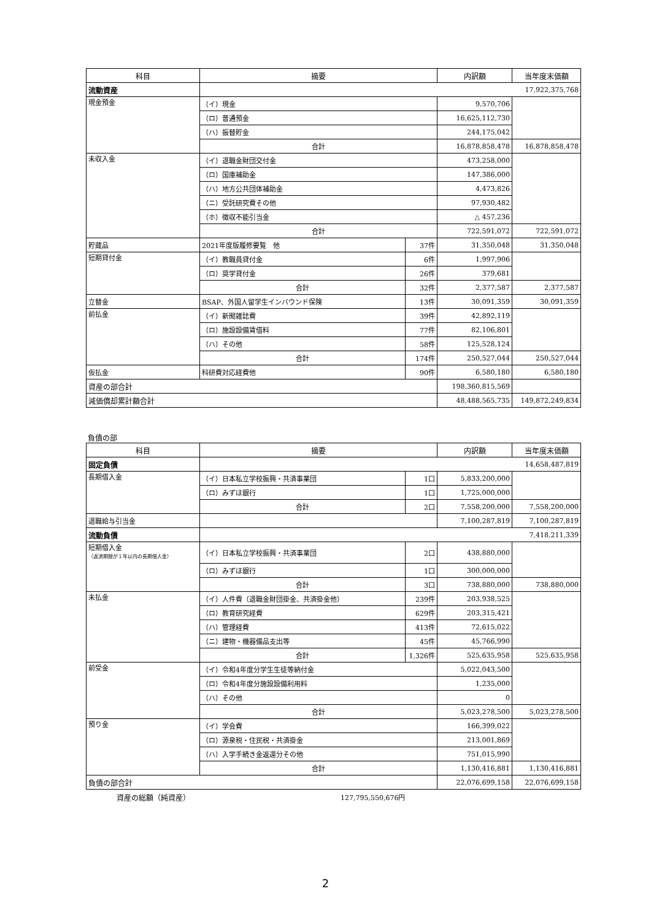| 科目 | 摘要 | | 内訳額 | 当年度末価額 |
| --- | --- | --- | --- | --- |
| 流動資産 | 17,922,375,768 | | | |
| 現金預金 | （イ）現金 | | 9,570,706 | |
| | （ロ）普通預金 | | 16,625,112,730 | |
| | （ハ）振替貯金 | | 244,175,042 | |
| | 合計 | | 16,878,858,478 | 16,878,858,478 |
| 未収入金 | （イ）退職金財団交付金 | | 473,258,000 | |
| | （ロ）国庫補助金 | | 147,386,000 | |
| | （ハ）地方公共団体補助金 | | 4,473,826 | |
| | （ニ）受託研究費その他 | | 97,930,482 | |
| | （ホ）徴収不能引当金 | | △ 457,236 | |
| | 合計 | | 722,591,072 | 722,591,072 |
| 貯蔵品 | 2021年度版履修要覧 他 | 37件 | 31,350,048 | 31,350,048 |
| 短期貸付金 | （イ）教職員貸付金 | 6件 | 1,997,906 | |
| | （ロ）奨学貸付金 | 26件 | 379,681 | |
| | 合計 | 32件 | 2,377,587 | 2,377,587 |
| 立替金 | BSAP、外国人留学生インバウンド保険 | 13件 | 30,091,359 | 30,091,359 |
| 前払金 | （イ）新聞雑誌費 | 39件 | 42,892,119 | |
| | （ロ）施設設備賃借料 | 77件 | 82,106,801 | |
| | （ハ）その他 | 58件 | 125,528,124 | |
| | 合計 | 174件 | 250,527,044 | 250,527,044 |
| 仮払金 | 科研費対応経費他 | 90件 | 6,580,180 | 6,580,180 |
| 資産の部合計 | | | 198,360,815,569 | |
| 減価償却累計額合計 | | | 48,488,565,735 | 149,872,249,834 |
負債の部
| 科目 | 摘要 | | 内訳額 | 当年度末価額 |
| --- | --- | --- | --- | --- |
| 固定負債 | 14,658,487,819 | | | |
| 長期借入金 | （イ）日本私立学校振興・共済事業団 | 1口 | 5,833,200,000 | |
| | （ロ）みずほ銀行 | 1口 | 1,725,000,000 | |
| | 合計 | 2口 | 7,558,200,000 | 7,558,200,000 |
| 退職給与引当金 | | | 7,100,287,819 | 7,100,287,819 |
| 流動負債 | 7,418,211,339 | | | |
| 短期借入金 （返済期限が１年以内の長期借入金） | （イ）日本私立学校振興・共済事業団 | 2口 | 438,880,000 | |
| | （ロ）みずほ銀行 | 1口 | 300,000,000 | |
| | 合計 | 3口 | 738,880,000 | 738,880,000 |
| 未払金 | （イ）人件費（退職金財団掛金、共済掛金他） | 239件 | 203,938,525 | |
| | （ロ）教育研究経費 | 629件 | 203,315,421 | |
| | （ハ）管理経費 | 413件 | 72,615,022 | |
| | （ニ）建物・機器備品支出等 | 45件 | 45,766,990 | |
| | 合計 | 1,326件 | 525,635,958 | 525,635,958 |
| 前受金 | （イ）令和4年度分学生生徒等納付金 | | 5,022,043,500 | |
| | （ロ）令和4年度分施設設備利用料 | | 1,235,000 | |
| | （ハ）その他 | | 0 | |
| | 合計 | | 5,023,278,500 | 5,023,278,500 |
| 預り金 | （イ）学会費 | | 166,399,022 | |
| | （ロ）源泉税・住民税・共済掛金 | | 213,001,869 | |
| | （ハ）入学手続き金返還分その他 | | 751,015,990 | |
| | 合計 | | 1,130,416,881 | 1,130,416,881 |
| 負債の部合計 | | | 22,076,699,158 | 22,076,699,158 |
資産の総額（純資産） 127,795,550,676円
2